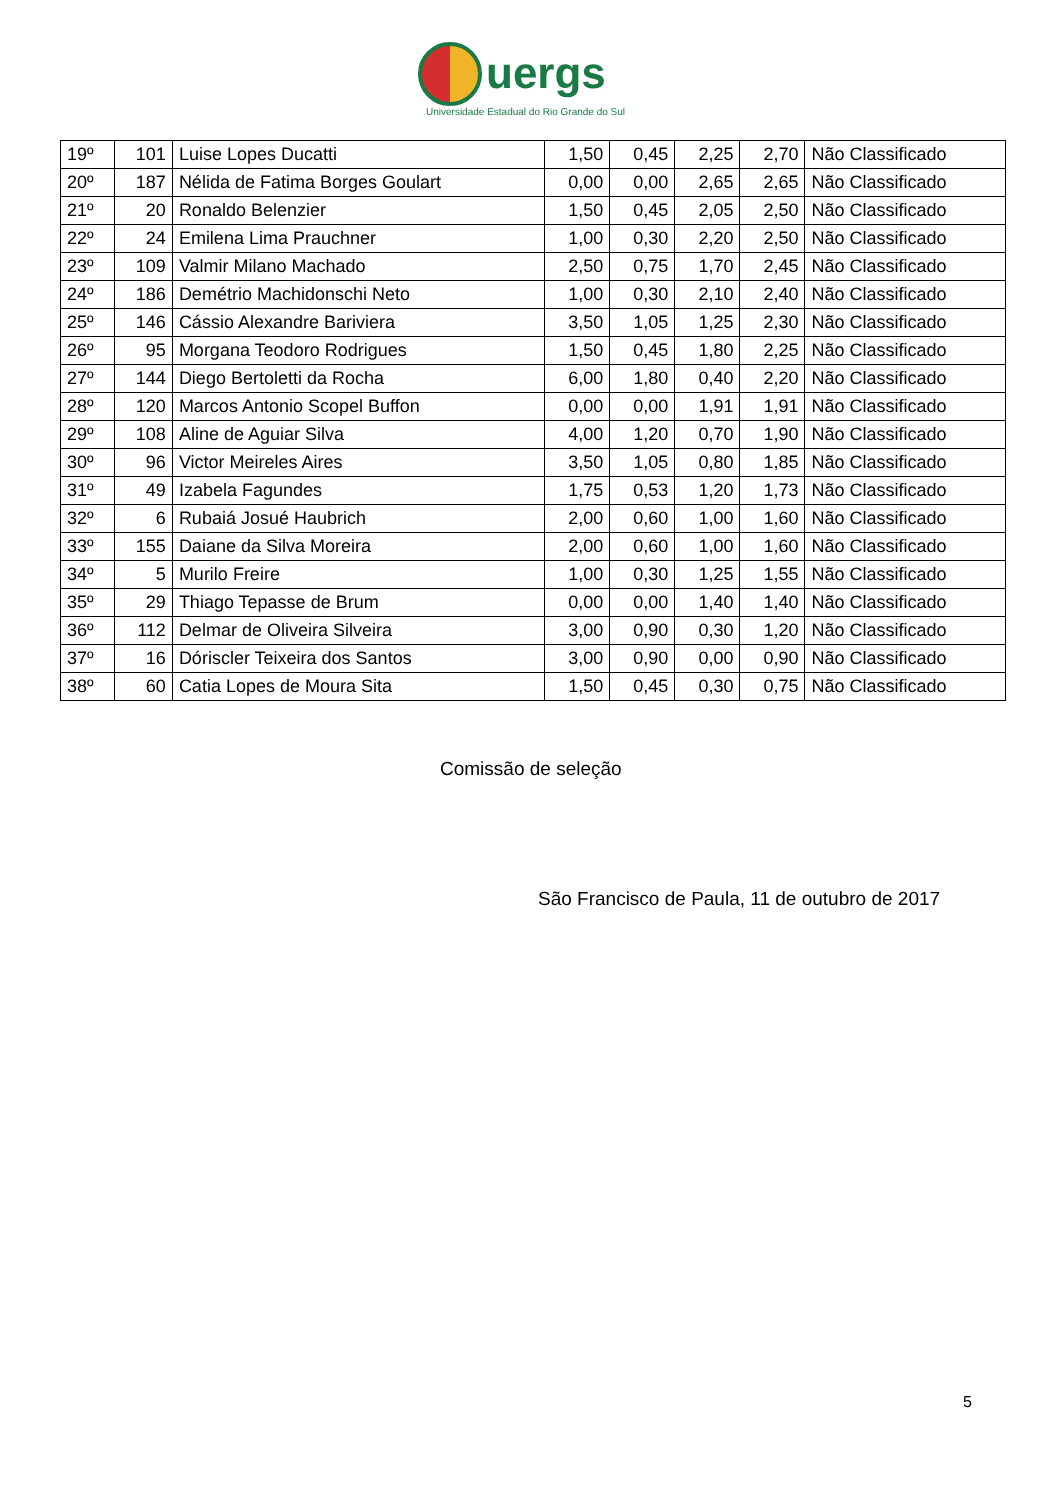uergs
Universidade Estadual do Rio Grande do Sul
| 19º | 101 | Luise Lopes Ducatti | 1,50 | 0,45 | 2,25 | 2,70 | Não Classificado |
| 20º | 187 | Nélida de Fatima Borges Goulart | 0,00 | 0,00 | 2,65 | 2,65 | Não Classificado |
| 21º | 20 | Ronaldo Belenzier | 1,50 | 0,45 | 2,05 | 2,50 | Não Classificado |
| 22º | 24 | Emilena Lima Prauchner | 1,00 | 0,30 | 2,20 | 2,50 | Não Classificado |
| 23º | 109 | Valmir Milano Machado | 2,50 | 0,75 | 1,70 | 2,45 | Não Classificado |
| 24º | 186 | Demétrio Machidonschi Neto | 1,00 | 0,30 | 2,10 | 2,40 | Não Classificado |
| 25º | 146 | Cássio Alexandre Bariviera | 3,50 | 1,05 | 1,25 | 2,30 | Não Classificado |
| 26º | 95 | Morgana Teodoro Rodrigues | 1,50 | 0,45 | 1,80 | 2,25 | Não Classificado |
| 27º | 144 | Diego Bertoletti da Rocha | 6,00 | 1,80 | 0,40 | 2,20 | Não Classificado |
| 28º | 120 | Marcos Antonio Scopel Buffon | 0,00 | 0,00 | 1,91 | 1,91 | Não Classificado |
| 29º | 108 | Aline de Aguiar Silva | 4,00 | 1,20 | 0,70 | 1,90 | Não Classificado |
| 30º | 96 | Victor Meireles Aires | 3,50 | 1,05 | 0,80 | 1,85 | Não Classificado |
| 31º | 49 | Izabela Fagundes | 1,75 | 0,53 | 1,20 | 1,73 | Não Classificado |
| 32º | 6 | Rubaiá Josué Haubrich | 2,00 | 0,60 | 1,00 | 1,60 | Não Classificado |
| 33º | 155 | Daiane da Silva Moreira | 2,00 | 0,60 | 1,00 | 1,60 | Não Classificado |
| 34º | 5 | Murilo Freire | 1,00 | 0,30 | 1,25 | 1,55 | Não Classificado |
| 35º | 29 | Thiago Tepasse de Brum | 0,00 | 0,00 | 1,40 | 1,40 | Não Classificado |
| 36º | 112 | Delmar de Oliveira Silveira | 3,00 | 0,90 | 0,30 | 1,20 | Não Classificado |
| 37º | 16 | Dóriscler Teixeira dos Santos | 3,00 | 0,90 | 0,00 | 0,90 | Não Classificado |
| 38º | 60 | Catia Lopes de Moura Sita | 1,50 | 0,45 | 0,30 | 0,75 | Não Classificado |
Comissão de seleção
São Francisco de Paula, 11 de outubro de 2017
5